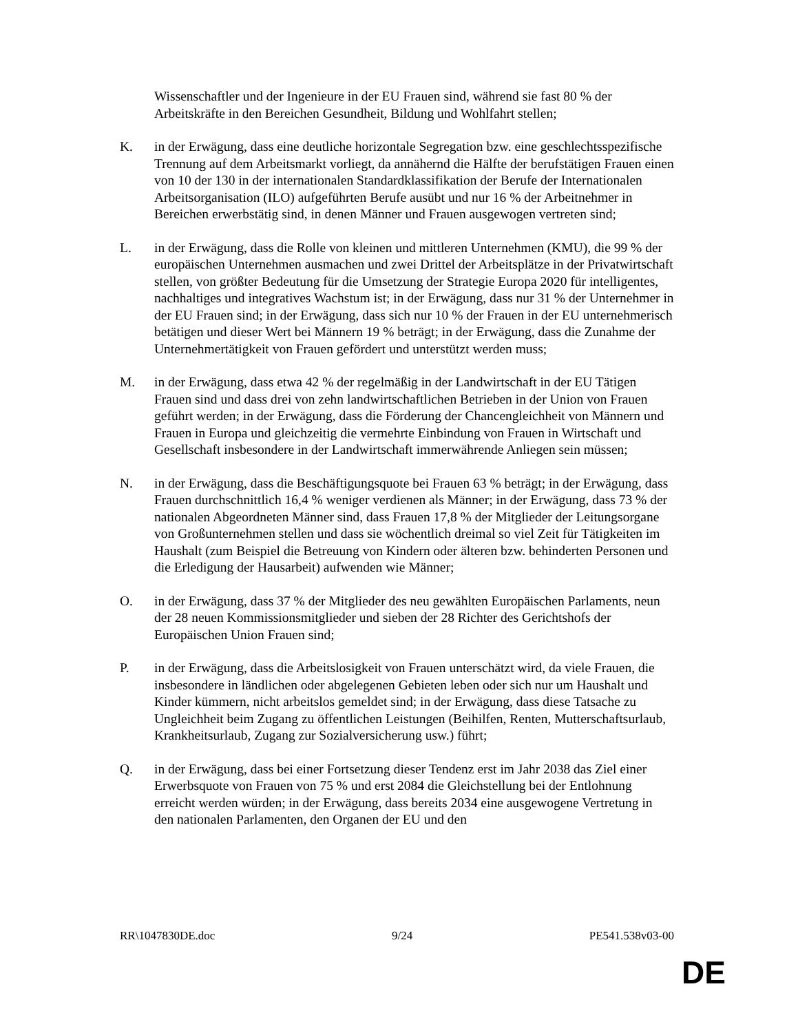Wissenschaftler und der Ingenieure in der EU Frauen sind, während sie fast 80 % der Arbeitskräfte in den Bereichen Gesundheit, Bildung und Wohlfahrt stellen;
K. in der Erwägung, dass eine deutliche horizontale Segregation bzw. eine geschlechtsspezifische Trennung auf dem Arbeitsmarkt vorliegt, da annähernd die Hälfte der berufstätigen Frauen einen von 10 der 130 in der internationalen Standardklassifikation der Berufe der Internationalen Arbeitsorganisation (ILO) aufgeführten Berufe ausübt und nur 16 % der Arbeitnehmer in Bereichen erwerbstätig sind, in denen Männer und Frauen ausgewogen vertreten sind;
L. in der Erwägung, dass die Rolle von kleinen und mittleren Unternehmen (KMU), die 99 % der europäischen Unternehmen ausmachen und zwei Drittel der Arbeitsplätze in der Privatwirtschaft stellen, von größter Bedeutung für die Umsetzung der Strategie Europa 2020 für intelligentes, nachhaltiges und integratives Wachstum ist; in der Erwägung, dass nur 31 % der Unternehmer in der EU Frauen sind; in der Erwägung, dass sich nur 10 % der Frauen in der EU unternehmerisch betätigen und dieser Wert bei Männern 19 % beträgt; in der Erwägung, dass die Zunahme der Unternehmertätigkeit von Frauen gefördert und unterstützt werden muss;
M. in der Erwägung, dass etwa 42 % der regelmäßig in der Landwirtschaft in der EU Tätigen Frauen sind und dass drei von zehn landwirtschaftlichen Betrieben in der Union von Frauen geführt werden; in der Erwägung, dass die Förderung der Chancengleichheit von Männern und Frauen in Europa und gleichzeitig die vermehrte Einbindung von Frauen in Wirtschaft und Gesellschaft insbesondere in der Landwirtschaft immerwährende Anliegen sein müssen;
N. in der Erwägung, dass die Beschäftigungsquote bei Frauen 63 % beträgt; in der Erwägung, dass Frauen durchschnittlich 16,4 % weniger verdienen als Männer; in der Erwägung, dass 73 % der nationalen Abgeordneten Männer sind, dass Frauen 17,8 % der Mitglieder der Leitungsorgane von Großunternehmen stellen und dass sie wöchentlich dreimal so viel Zeit für Tätigkeiten im Haushalt (zum Beispiel die Betreuung von Kindern oder älteren bzw. behinderten Personen und die Erledigung der Hausarbeit) aufwenden wie Männer;
O. in der Erwägung, dass 37 % der Mitglieder des neu gewählten Europäischen Parlaments, neun der 28 neuen Kommissionsmitglieder und sieben der 28 Richter des Gerichtshofs der Europäischen Union Frauen sind;
P. in der Erwägung, dass die Arbeitslosigkeit von Frauen unterschätzt wird, da viele Frauen, die insbesondere in ländlichen oder abgelegenen Gebieten leben oder sich nur um Haushalt und Kinder kümmern, nicht arbeitslos gemeldet sind; in der Erwägung, dass diese Tatsache zu Ungleichheit beim Zugang zu öffentlichen Leistungen (Beihilfen, Renten, Mutterschaftsurlaub, Krankheitsurlaub, Zugang zur Sozialversicherung usw.) führt;
Q. in der Erwägung, dass bei einer Fortsetzung dieser Tendenz erst im Jahr 2038 das Ziel einer Erwerbsquote von Frauen von 75 % und erst 2084 die Gleichstellung bei der Entlohnung erreicht werden würden; in der Erwägung, dass bereits 2034 eine ausgewogene Vertretung in den nationalen Parlamenten, den Organen der EU und den
RR\1047830DE.doc 9/24 PE541.538v03-00
DE